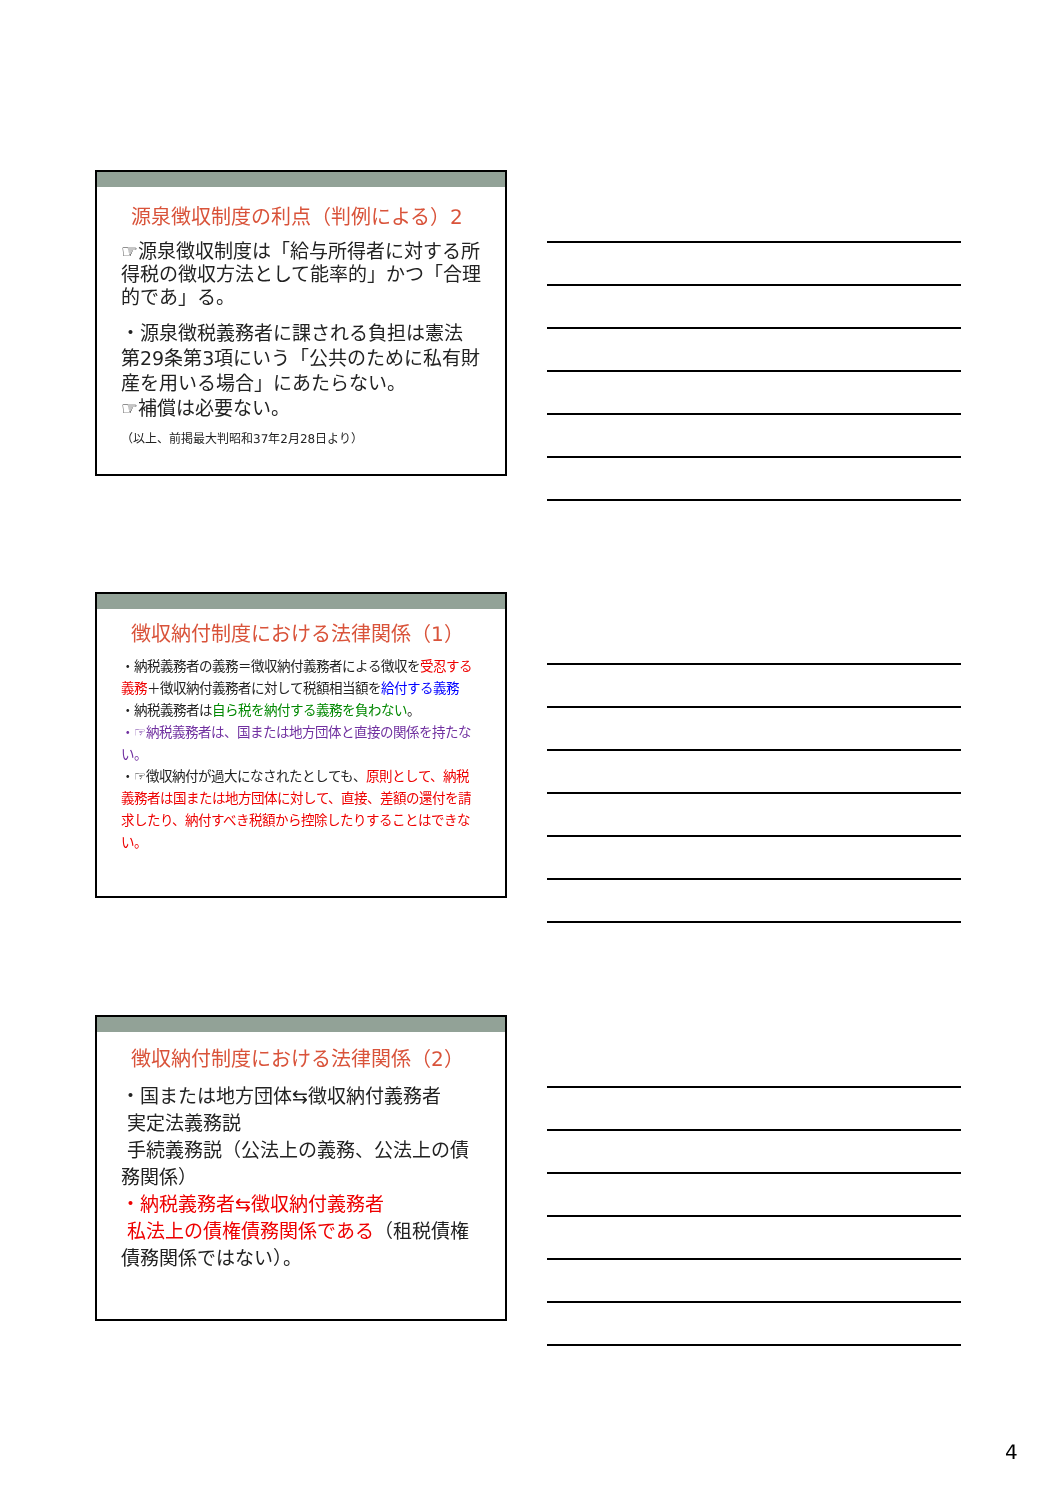源泉徴収制度の利点（判例による）2
☞源泉徴収制度は「給与所得者に対する所得税の徴収方法として能率的」かつ「合理的であ」る。
・源泉徴税義務者に課される負担は憲法第29条第3項にいう「公共のために私有財産を用いる場合」にあたらない。
☞補償は必要ない。
（以上、前掲最大判昭和37年2月28日より）
徴収納付制度における法律関係（1）
・納税義務者の義務＝徴収納付義務者による徴収を受忍する義務＋徴収納付義務者に対して税額相当額を給付する義務
・納税義務者は自ら税を納付する義務を負わない。
・☞納税義務者は、国または地方団体と直接の関係を持たない。
・☞徴収納付が過大になされたとしても、原則として、納税義務者は国または地方団体に対して、直接、差額の還付を請求したり、納付すべき税額から控除したりすることはできない。
徴収納付制度における法律関係（2）
・国または地方団体⇆徴収納付義務者
実定法義務説
手続義務説（公法上の義務、公法上の債務関係）
・納税義務者⇆徴収納付義務者
私法上の債権債務関係である（租税債権債務関係ではない）。
4